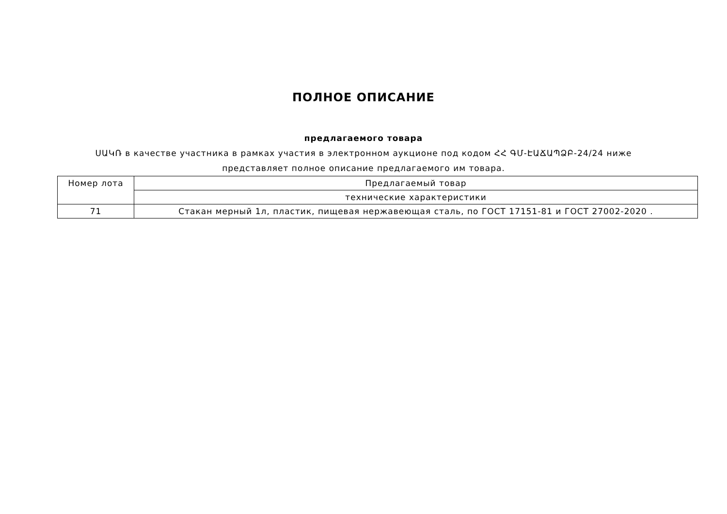ПОЛНОЕ ОПИСАНИЕ
предлагаемого товара
ՍԱԿՌ в качестве участника в рамках участия в электронном аукционе под кодом ՀՀ ԳՄ-ԷԱՃԱՊՁԲ-24/24 ниже представляет полное описание предлагаемого им товара.
| Номер лота | Предлагаемый товар |
| | технические характеристики |
| 71 | Стакан мерный 1л, пластик, пищевая нержавеющая сталь, по ГОСТ 17151-81 и ГОСТ 27002-2020 . |